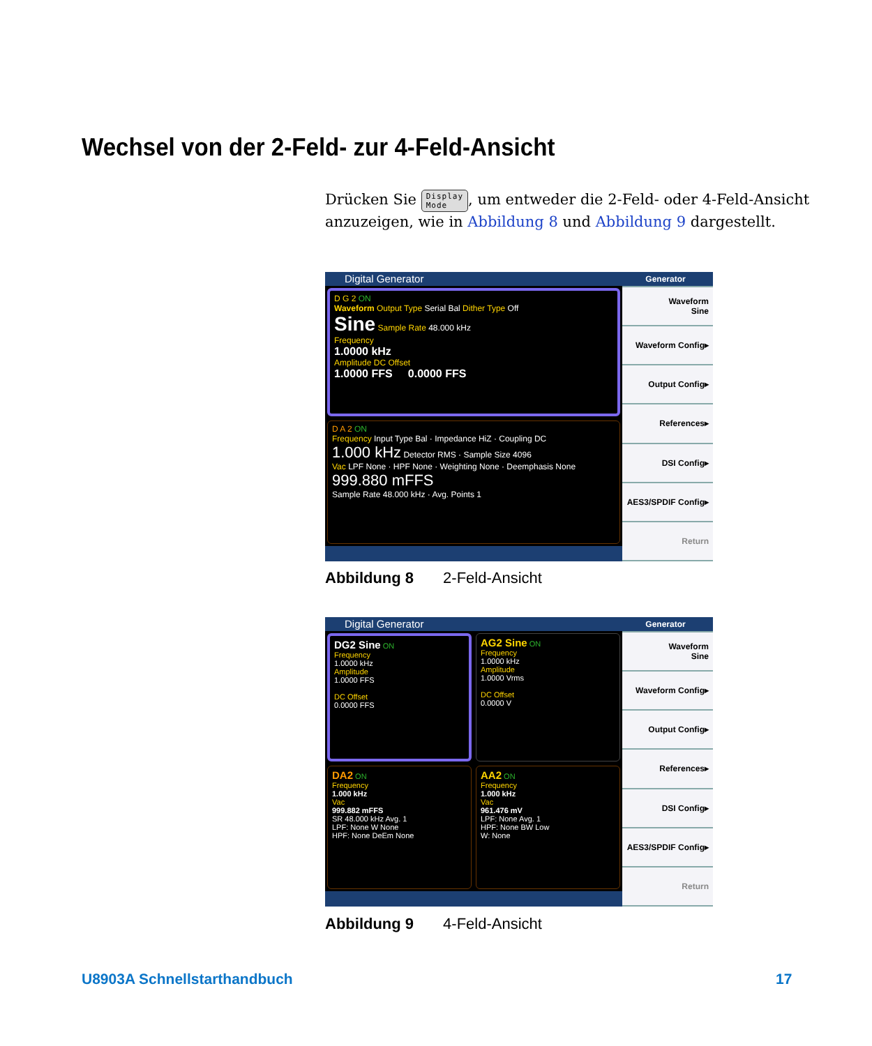Wechsel von der 2-Feld- zur 4-Feld-Ansicht
Drücken Sie Display
Mode, um entweder die 2-Feld- oder 4-Feld-Ansicht anzuzeigen, wie in Abbildung 8 und Abbildung 9 dargestellt.
Digital Generator
D G 2 ON
Waveform Output Type Serial Bal Dither Type Off
Sine Sample Rate 48.000 kHz
Frequency
1.0000 kHz
Amplitude DC Offset
1.0000 FFS 0.0000 FFS
D A 2 ON
Frequency Input Type Bal · Impedance HiZ · Coupling DC
1.000 kHz Detector RMS · Sample Size 4096
Vac LPF None · HPF None · Weighting None · Deemphasis None
999.880 mFFS
Sample Rate 48.000 kHz · Avg. Points 1
Generator
Waveform
Sine
Waveform Config▸
Output Config▸
References▸
DSI Config▸
AES3/SPDIF Config▸
Return
Abbildung 8 2-Feld-Ansicht
Digital Generator
DG2 Sine ON
Frequency
1.0000 kHz
Amplitude
1.0000 FFS
DC Offset
0.0000 FFS
AG2 Sine ON
Frequency
1.0000 kHz
Amplitude
1.0000 Vrms
DC Offset
0.0000 V
DA2 ON
Frequency
1.000 kHz
Vac
999.882 mFFS
SR 48.000 kHz Avg. 1
LPF: None W None
HPF: None DeEm None
AA2 ON
Frequency
1.000 kHz
Vac
961.476 mV
LPF: None Avg. 1
HPF: None BW Low
W: None
Generator
Waveform
Sine
Waveform Config▸
Output Config▸
References▸
DSI Config▸
AES3/SPDIF Config▸
Return
Abbildung 9 4-Feld-Ansicht
U8903A Schnellstarthandbuch 17